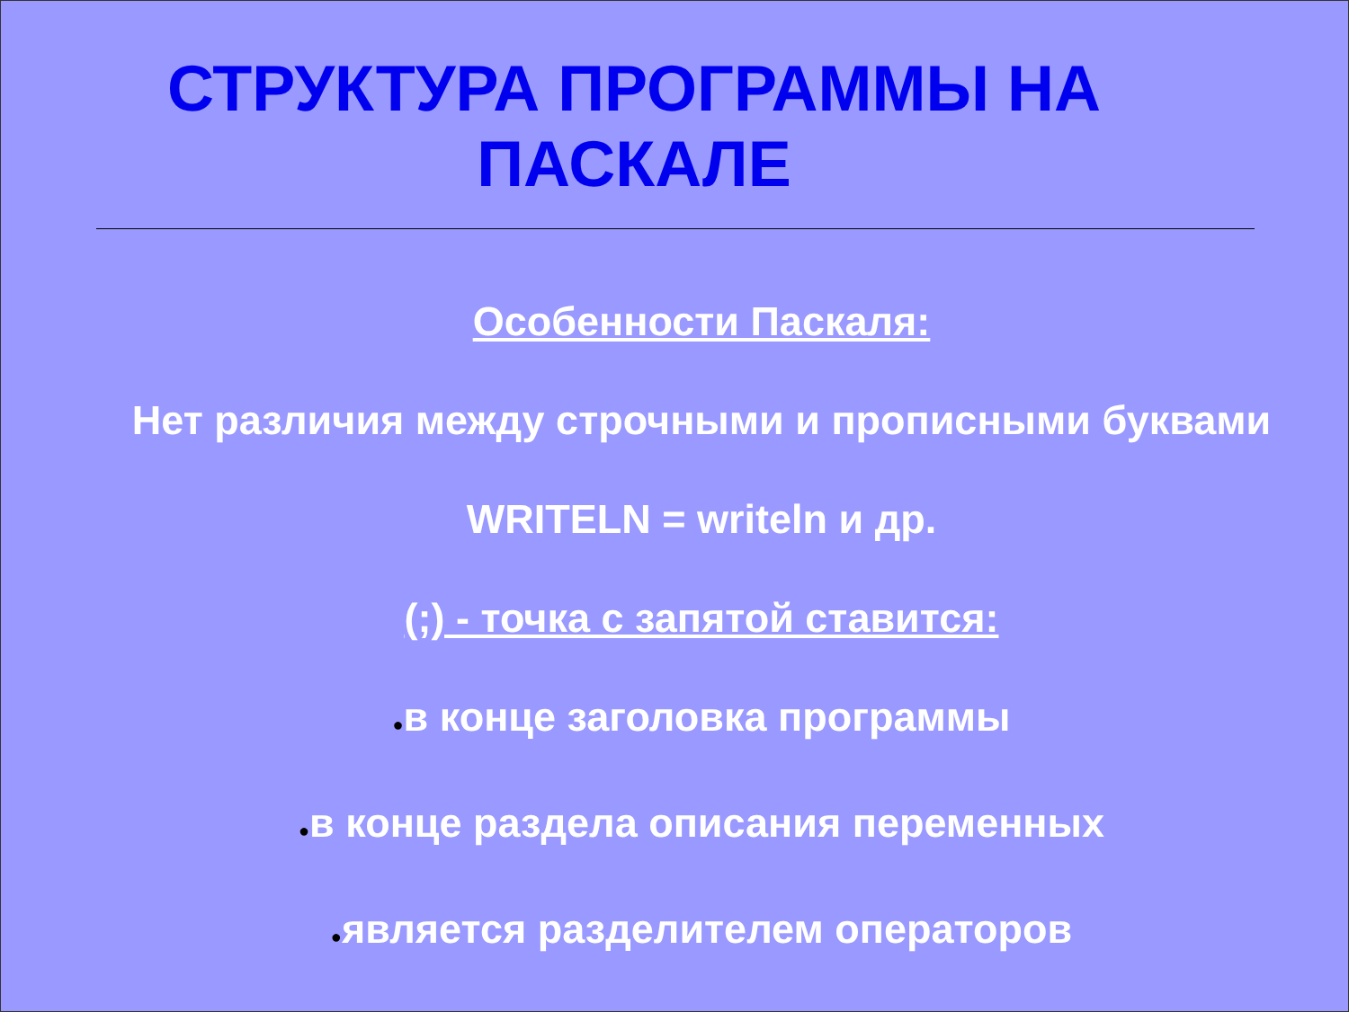СТРУКТУРА ПРОГРАММЫ НА ПАСКАЛЕ
Особенности Паскаля:
Нет различия между строчными и прописными буквами
WRITELN = writeln и др.
(;) - точка с запятой ставится:
●в конце заголовка программы
●в конце раздела описания переменных
●является разделителем операторов